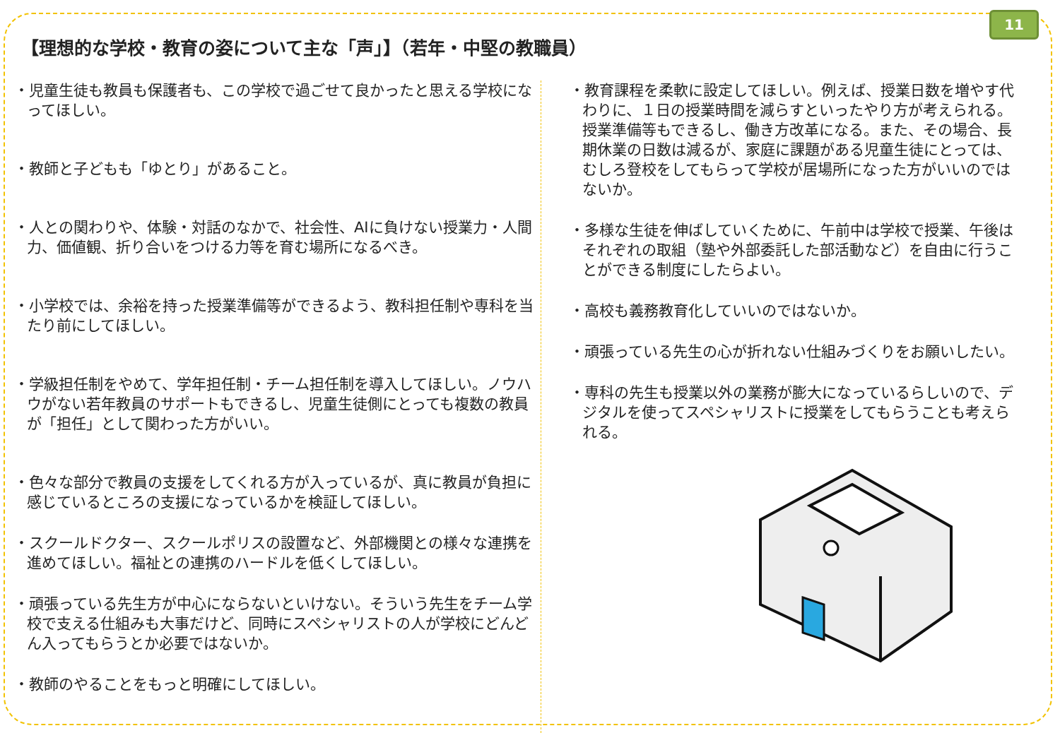11
【理想的な学校・教育の姿について主な「声」】（若年・中堅の教職員）
・児童生徒も教員も保護者も、この学校で過ごせて良かったと思える学校になってほしい。
・教師と子どもも「ゆとり」があること。
・人との関わりや、体験・対話のなかで、社会性、AIに負けない授業力・人間力、価値観、折り合いをつける力等を育む場所になるべき。
・小学校では、余裕を持った授業準備等ができるよう、教科担任制や専科を当たり前にしてほしい。
・学級担任制をやめて、学年担任制・チーム担任制を導入してほしい。ノウハウがない若年教員のサポートもできるし、児童生徒側にとっても複数の教員が「担任」として関わった方がいい。
・色々な部分で教員の支援をしてくれる方が入っているが、真に教員が負担に感じているところの支援になっているかを検証してほしい。
・スクールドクター、スクールポリスの設置など、外部機関との様々な連携を進めてほしい。福祉との連携のハードルを低くしてほしい。
・頑張っている先生方が中心にならないといけない。そういう先生をチーム学校で支える仕組みも大事だけど、同時にスペシャリストの人が学校にどんどん入ってもらうとか必要ではないか。
・教師のやることをもっと明確にしてほしい。
・教育課程を柔軟に設定してほしい。例えば、授業日数を増やす代わりに、１日の授業時間を減らすといったやり方が考えられる。
授業準備等もできるし、働き方改革になる。また、その場合、長期休業の日数は減るが、家庭に課題がある児童生徒にとっては、むしろ登校をしてもらって学校が居場所になった方がいいのではないか。
・多様な生徒を伸ばしていくために、午前中は学校で授業、午後はそれぞれの取組（塾や外部委託した部活動など）を自由に行うことができる制度にしたらよい。
・高校も義務教育化していいのではないか。
・頑張っている先生の心が折れない仕組みづくりをお願いしたい。
・専科の先生も授業以外の業務が膨大になっているらしいので、デジタルを使ってスペシャリストに授業をしてもらうことも考えられる。